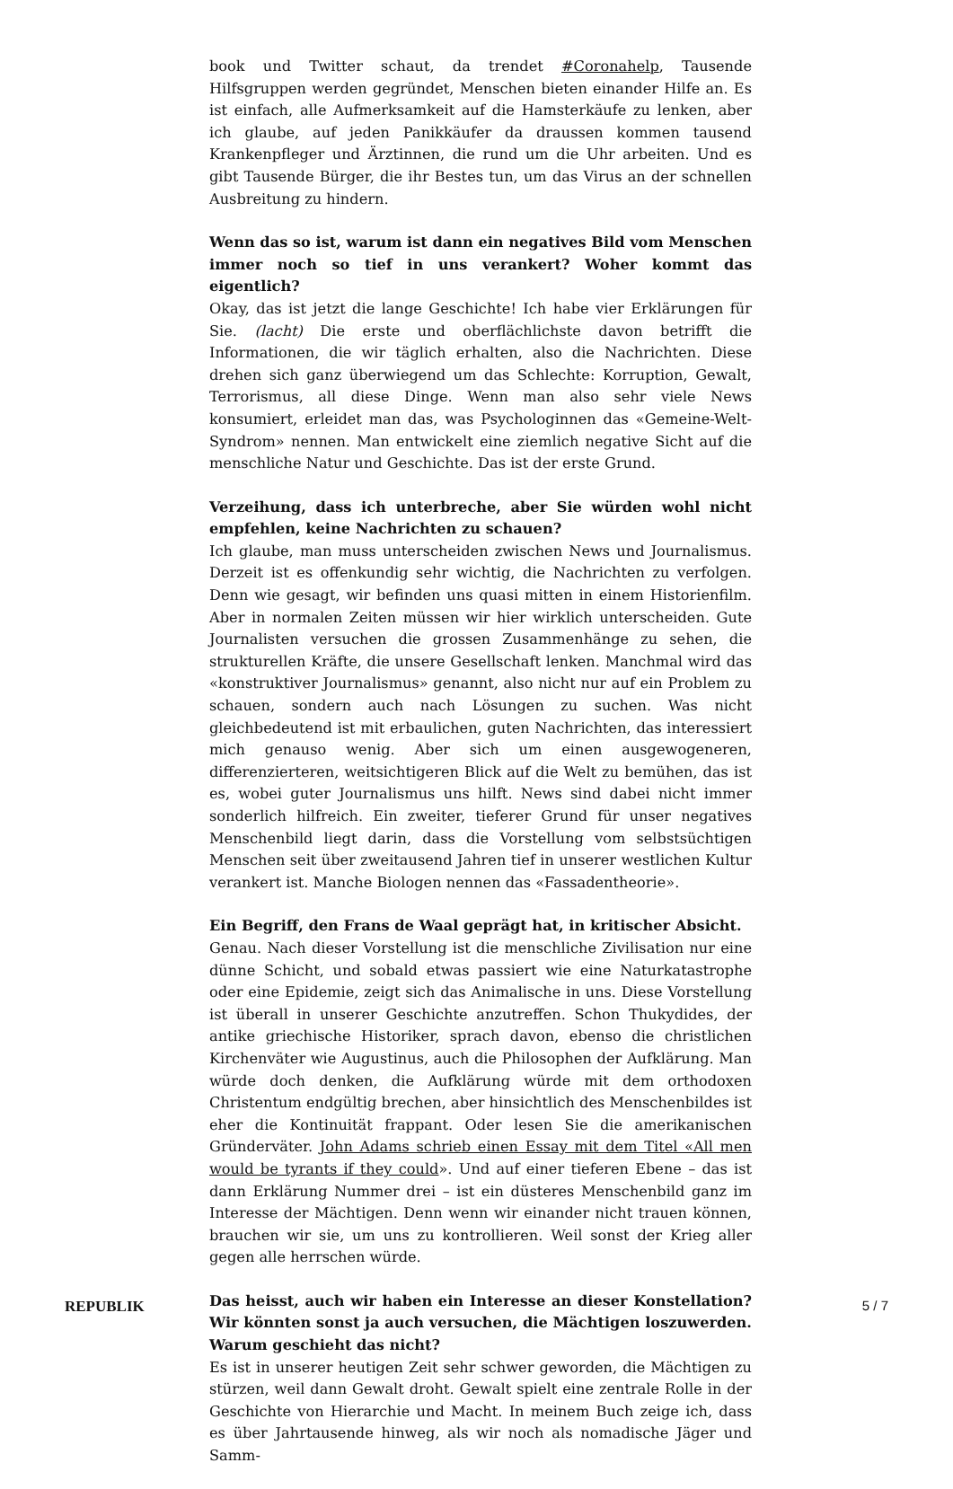book und Twitter schaut, da trendet #Coronahelp, Tausende Hilfsgruppen werden gegründet, Menschen bieten einander Hilfe an. Es ist einfach, alle Aufmerksamkeit auf die Hamsterkäufe zu lenken, aber ich glaube, auf jeden Panikkäufer da draussen kommen tausend Krankenpfleger und Ärztinnen, die rund um die Uhr arbeiten. Und es gibt Tausende Bürger, die ihr Bestes tun, um das Virus an der schnellen Ausbreitung zu hindern.
Wenn das so ist, warum ist dann ein negatives Bild vom Menschen im­mer noch so tief in uns verankert? Woher kommt das eigentlich?
Okay, das ist jetzt die lange Geschichte! Ich habe vier Erklärungen für Sie. (lacht) Die erste und oberflächlichste davon betrifft die Informationen, die wir täglich erhalten, also die Nachrichten. Diese drehen sich ganz überwie­gend um das Schlechte: Korruption, Gewalt, Terrorismus, all diese Dinge. Wenn man also sehr viele News konsumiert, erleidet man das, was Psy­chologinnen das «Gemeine-Welt-Syndrom» nennen. Man entwickelt eine ziemlich negative Sicht auf die menschliche Natur und Geschichte. Das ist der erste Grund.
Verzeihung, dass ich unterbreche, aber Sie würden wohl nicht empfeh­len, keine Nachrichten zu schauen?
Ich glaube, man muss unterscheiden zwischen News und Journalismus. Derzeit ist es offenkundig sehr wichtig, die Nachrichten zu verfolgen. Denn wie gesagt, wir befinden uns quasi mitten in einem Historienfilm. Aber in normalen Zeiten müssen wir hier wirklich unterscheiden. Gute Journali­sten versuchen die grossen Zusammenhänge zu sehen, die strukturellen Kräfte, die unsere Gesellschaft lenken. Manchmal wird das «konstruktiver Journalismus» genannt, also nicht nur auf ein Problem zu schauen, son­dern auch nach Lösungen zu suchen. Was nicht gleichbedeutend ist mit erbaulichen, guten Nachrichten, das interessiert mich genauso wenig. Aber sich um einen ausgewogeneren, differenzierteren, weitsichtigeren Blick auf die Welt zu bemühen, das ist es, wobei guter Journalismus uns hilft. News sind dabei nicht immer sonderlich hilfreich. Ein zweiter, tieferer Grund für unser negatives Menschenbild liegt darin, dass die Vorstellung vom selbst­süchtigen Menschen seit über zweitausend Jahren tief in unserer westli­chen Kultur verankert ist. Manche Biologen nennen das «Fassadentheorie».
Ein Begriff, den Frans de Waal geprägt hat, in kritischer Absicht.
Genau. Nach dieser Vorstellung ist die menschliche Zivilisation nur eine dünne Schicht, und sobald etwas passiert wie eine Naturkatastrophe oder eine Epidemie, zeigt sich das Animalische in uns. Diese Vorstellung ist überall in unserer Geschichte anzutreffen. Schon Thukydides, der antike griechische Historiker, sprach davon, ebenso die christlichen Kirchenväter wie Augustinus, auch die Philosophen der Aufklärung. Man würde doch denken, die Aufklärung würde mit dem orthodoxen Christentum endgül­tig brechen, aber hinsichtlich des Menschenbildes ist eher die Kontinui­tät frappant. Oder lesen Sie die amerikanischen Gründerväter. John Adams schrieb einen Essay mit dem Titel «All men would be tyrants if they could». Und auf einer tieferen Ebene – das ist dann Erklärung Nummer drei – ist ein düsteres Menschenbild ganz im Interesse der Mächtigen. Denn wenn wir einander nicht trauen können, brauchen wir sie, um uns zu kontrollieren. Weil sonst der Krieg aller gegen alle herrschen würde.
Das heisst, auch wir haben ein Interesse an dieser Konstellation? Wir könnten sonst ja auch versuchen, die Mächtigen loszuwerden. Warum geschieht das nicht?
Es ist in unserer heutigen Zeit sehr schwer geworden, die Mächtigen zu stürzen, weil dann Gewalt droht. Gewalt spielt eine zentrale Rolle in der Geschichte von Hierarchie und Macht. In meinem Buch zeige ich, dass es über Jahrtausende hinweg, als wir noch als nomadische Jäger und Samm-
REPUBLIK 5 / 7